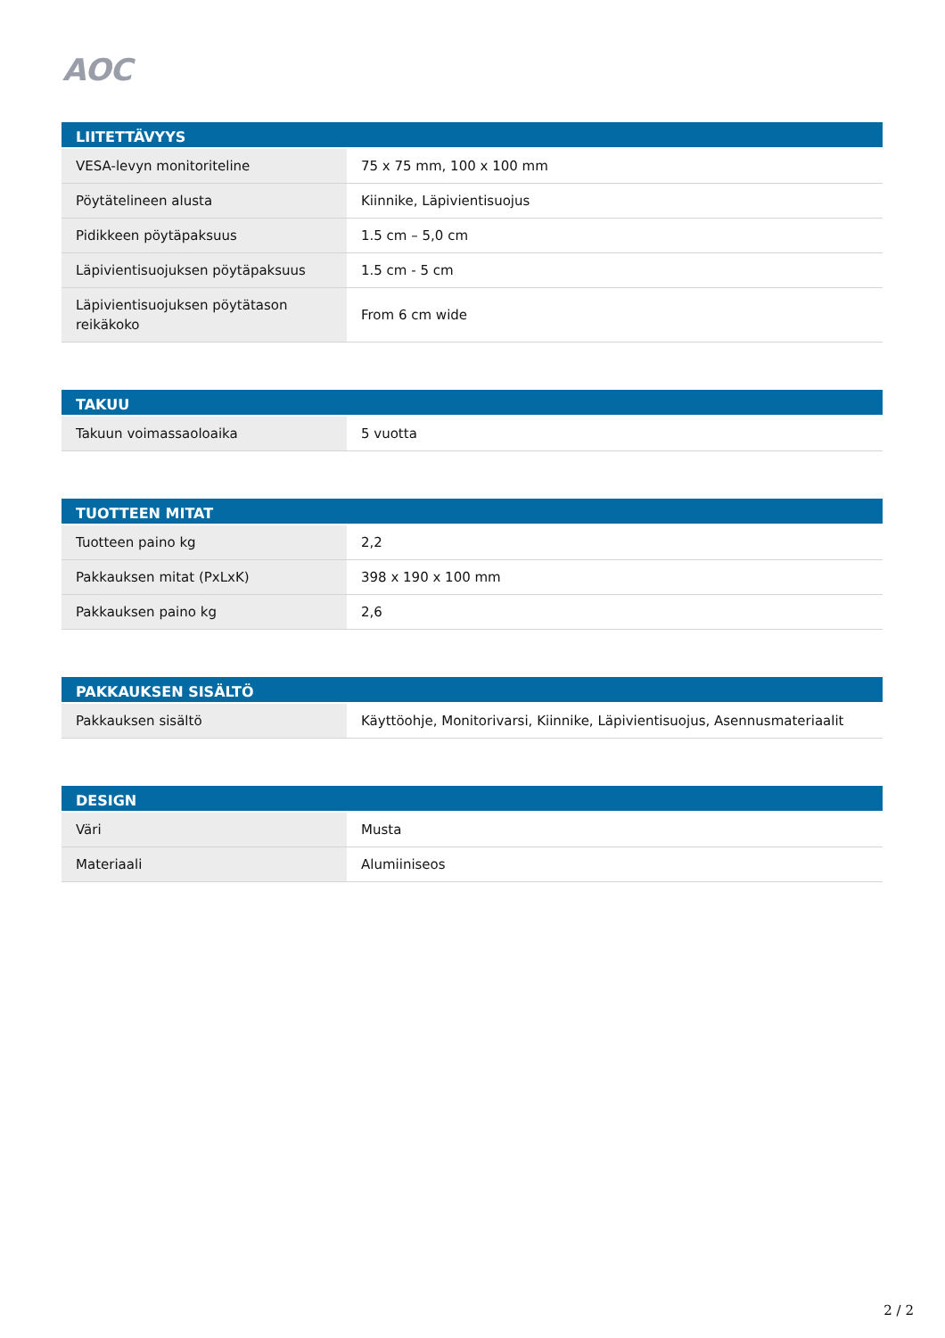AOC
| LIITETTÄVYYS | |
| --- | --- |
| VESA-levyn monitoriteline | 75 x 75 mm, 100 x 100 mm |
| Pöytätelineen alusta | Kiinnike, Läpivientisuojus |
| Pidikkeen pöytäpaksuus | 1.5 cm – 5,0 cm |
| Läpivientisuojuksen pöytäpaksuus | 1.5 cm - 5 cm |
| Läpivientisuojuksen pöytätason reikäkoko | From 6 cm wide |
| TAKUU | |
| --- | --- |
| Takuun voimassaoloaika | 5 vuotta |
| TUOTTEEN MITAT | |
| --- | --- |
| Tuotteen paino kg | 2,2 |
| Pakkauksen mitat (PxLxK) | 398 x 190 x 100 mm |
| Pakkauksen paino kg | 2,6 |
| PAKKAUKSEN SISÄLTÖ | |
| --- | --- |
| Pakkauksen sisältö | Käyttöohje, Monitorivarsi, Kiinnike, Läpivientisuojus, Asennusmateriaalit |
| DESIGN | |
| --- | --- |
| Väri | Musta |
| Materiaali | Alumiiniseos |
2 / 2